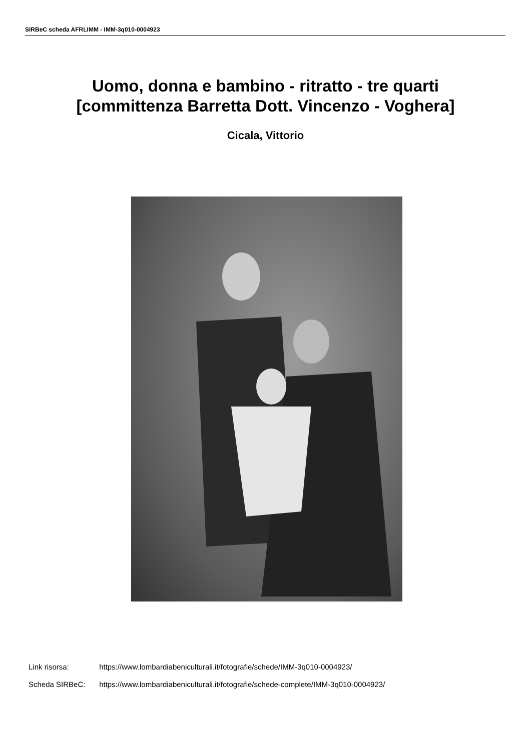SIRBeC scheda AFRLIMM - IMM-3q010-0004923
Uomo, donna e bambino - ritratto - tre quarti
[committenza Barretta Dott. Vincenzo - Voghera]
Cicala, Vittorio
Link risorsa: https://www.lombardiabeniculturali.it/fotografie/schede/IMM-3q010-0004923/
Scheda SIRBeC: https://www.lombardiabeniculturali.it/fotografie/schede-complete/IMM-3q010-0004923/